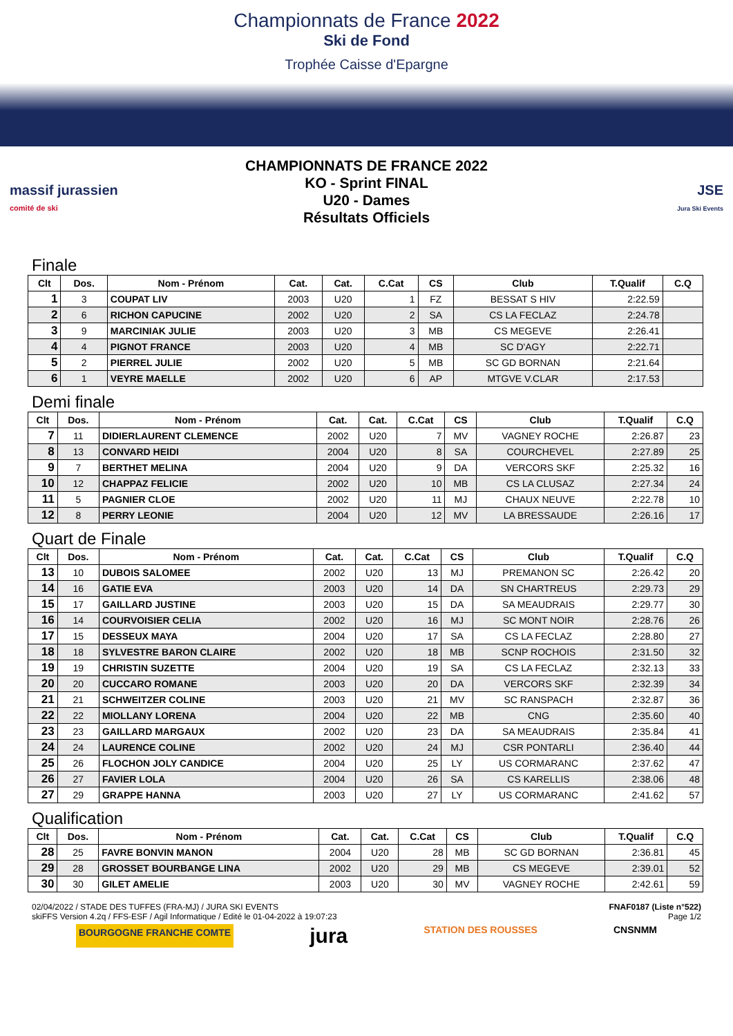Championnats de France 2022
Ski de Fond
Trophée Caisse d'Epargne
massif jurassien
comité de ski
CHAMPIONNATS DE FRANCE 2022
KO - Sprint FINAL
U20 - Dames
Résultats Officiels
JSE
Jura Ski Events
Finale
| Clt | Dos. | Nom - Prénom | Cat. | Cat. | C.Cat | CS | Club | T.Qualif | C.Q |
| --- | --- | --- | --- | --- | --- | --- | --- | --- | --- |
| 1 | 3 | COUPAT LIV | 2003 | U20 | 1 | FZ | BESSAT S HIV | 2:22.59 | |
| 2 | 6 | RICHON CAPUCINE | 2002 | U20 | 2 | SA | CS LA FECLAZ | 2:24.78 | |
| 3 | 9 | MARCINIAK JULIE | 2003 | U20 | 3 | MB | CS MEGEVE | 2:26.41 | |
| 4 | 4 | PIGNOT FRANCE | 2003 | U20 | 4 | MB | SC D'AGY | 2:22.71 | |
| 5 | 2 | PIERREL JULIE | 2002 | U20 | 5 | MB | SC GD BORNAN | 2:21.64 | |
| 6 | 1 | VEYRE MAELLE | 2002 | U20 | 6 | AP | MTGVE V.CLAR | 2:17.53 | |
Demi finale
| Clt | Dos. | Nom - Prénom | Cat. | Cat. | C.Cat | CS | Club | T.Qualif | C.Q |
| --- | --- | --- | --- | --- | --- | --- | --- | --- | --- |
| 7 | 11 | DIDIERLAURENT CLEMENCE | 2002 | U20 | 7 | MV | VAGNEY ROCHE | 2:26.87 | 23 |
| 8 | 13 | CONVARD HEIDI | 2004 | U20 | 8 | SA | COURCHEVEL | 2:27.89 | 25 |
| 9 | 7 | BERTHET MELINA | 2004 | U20 | 9 | DA | VERCORS SKF | 2:25.32 | 16 |
| 10 | 12 | CHAPPAZ FELICIE | 2002 | U20 | 10 | MB | CS LA CLUSAZ | 2:27.34 | 24 |
| 11 | 5 | PAGNIER CLOE | 2002 | U20 | 11 | MJ | CHAUX NEUVE | 2:22.78 | 10 |
| 12 | 8 | PERRY LEONIE | 2004 | U20 | 12 | MV | LA BRESSAUDE | 2:26.16 | 17 |
Quart de Finale
| Clt | Dos. | Nom - Prénom | Cat. | Cat. | C.Cat | CS | Club | T.Qualif | C.Q |
| --- | --- | --- | --- | --- | --- | --- | --- | --- | --- |
| 13 | 10 | DUBOIS SALOMEE | 2002 | U20 | 13 | MJ | PREMANON SC | 2:26.42 | 20 |
| 14 | 16 | GATIE EVA | 2003 | U20 | 14 | DA | SN CHARTREUS | 2:29.73 | 29 |
| 15 | 17 | GAILLARD JUSTINE | 2003 | U20 | 15 | DA | SA MEAUDRAIS | 2:29.77 | 30 |
| 16 | 14 | COURVOISIER CELIA | 2002 | U20 | 16 | MJ | SC MONT NOIR | 2:28.76 | 26 |
| 17 | 15 | DESSEUX MAYA | 2004 | U20 | 17 | SA | CS LA FECLAZ | 2:28.80 | 27 |
| 18 | 18 | SYLVESTRE BARON CLAIRE | 2002 | U20 | 18 | MB | SCNP ROCHOIS | 2:31.50 | 32 |
| 19 | 19 | CHRISTIN SUZETTE | 2004 | U20 | 19 | SA | CS LA FECLAZ | 2:32.13 | 33 |
| 20 | 20 | CUCCARO ROMANE | 2003 | U20 | 20 | DA | VERCORS SKF | 2:32.39 | 34 |
| 21 | 21 | SCHWEITZER COLINE | 2003 | U20 | 21 | MV | SC RANSPACH | 2:32.87 | 36 |
| 22 | 22 | MIOLLANY LORENA | 2004 | U20 | 22 | MB | CNG | 2:35.60 | 40 |
| 23 | 23 | GAILLARD MARGAUX | 2002 | U20 | 23 | DA | SA MEAUDRAIS | 2:35.84 | 41 |
| 24 | 24 | LAURENCE COLINE | 2002 | U20 | 24 | MJ | CSR PONTARLI | 2:36.40 | 44 |
| 25 | 26 | FLOCHON JOLY CANDICE | 2004 | U20 | 25 | LY | US CORMARANC | 2:37.62 | 47 |
| 26 | 27 | FAVIER LOLA | 2004 | U20 | 26 | SA | CS KARELLIS | 2:38.06 | 48 |
| 27 | 29 | GRAPPE HANNA | 2003 | U20 | 27 | LY | US CORMARANC | 2:41.62 | 57 |
Qualification
| Clt | Dos. | Nom - Prénom | Cat. | Cat. | C.Cat | CS | Club | T.Qualif | C.Q |
| --- | --- | --- | --- | --- | --- | --- | --- | --- | --- |
| 28 | 25 | FAVRE BONVIN MANON | 2004 | U20 | 28 | MB | SC GD BORNAN | 2:36.81 | 45 |
| 29 | 28 | GROSSET BOURBANGE LINA | 2002 | U20 | 29 | MB | CS MEGEVE | 2:39.01 | 52 |
| 30 | 30 | GILET AMELIE | 2003 | U20 | 30 | MV | VAGNEY ROCHE | 2:42.61 | 59 |
02/04/2022 / STADE DES TUFFES (FRA-MJ) / JURA SKI EVENTS
skiFFS Version 4.2q / FFS-ESF / Agil Informatique / Edité le 01-04-2022 à 19:07:23
FNAF0187 (Liste n°522)
Page 1/2
BOURGOGNE FRANCHE COMTE
jura
STATION DES ROUSSES CNSNMM